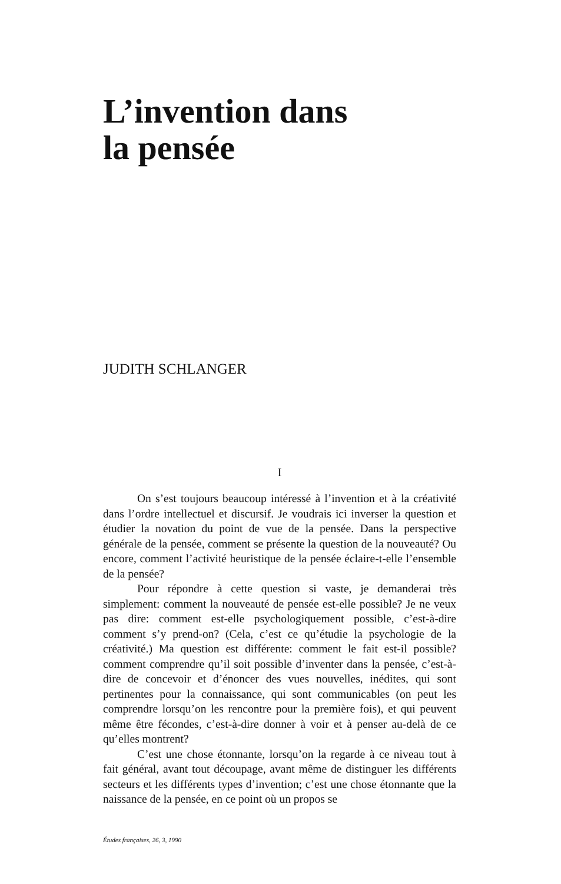L’invention dans
la pensée
JUDITH SCHLANGER
I
On s’est toujours beaucoup intéressé à l’invention et à la créativité dans l’ordre intellectuel et discursif. Je voudrais ici inverser la question et étudier la novation du point de vue de la pensée. Dans la perspective générale de la pensée, comment se présente la question de la nouveauté? Ou encore, comment l’activité heuristique de la pensée éclaire-t-elle l’ensemble de la pensée?
Pour répondre à cette question si vaste, je demanderai très simplement: comment la nouveauté de pensée est-elle possible? Je ne veux pas dire: comment est-elle psychologiquement possible, c’est-à-dire comment s’y prend-on? (Cela, c’est ce qu’étudie la psychologie de la créativité.) Ma question est différente: comment le fait est-il possible? comment comprendre qu’il soit possible d’inventer dans la pensée, c’est-à-dire de concevoir et d’énoncer des vues nouvelles, inédites, qui sont pertinentes pour la connaissance, qui sont communicables (on peut les comprendre lorsqu’on les rencontre pour la première fois), et qui peuvent même être fécondes, c’est-à-dire donner à voir et à penser au-delà de ce qu’elles montrent?
C’est une chose étonnante, lorsqu’on la regarde à ce niveau tout à fait général, avant tout découpage, avant même de distinguer les différents secteurs et les différents types d’invention; c’est une chose étonnante que la naissance de la pensée, en ce point où un propos se
Études françaises, 26, 3, 1990